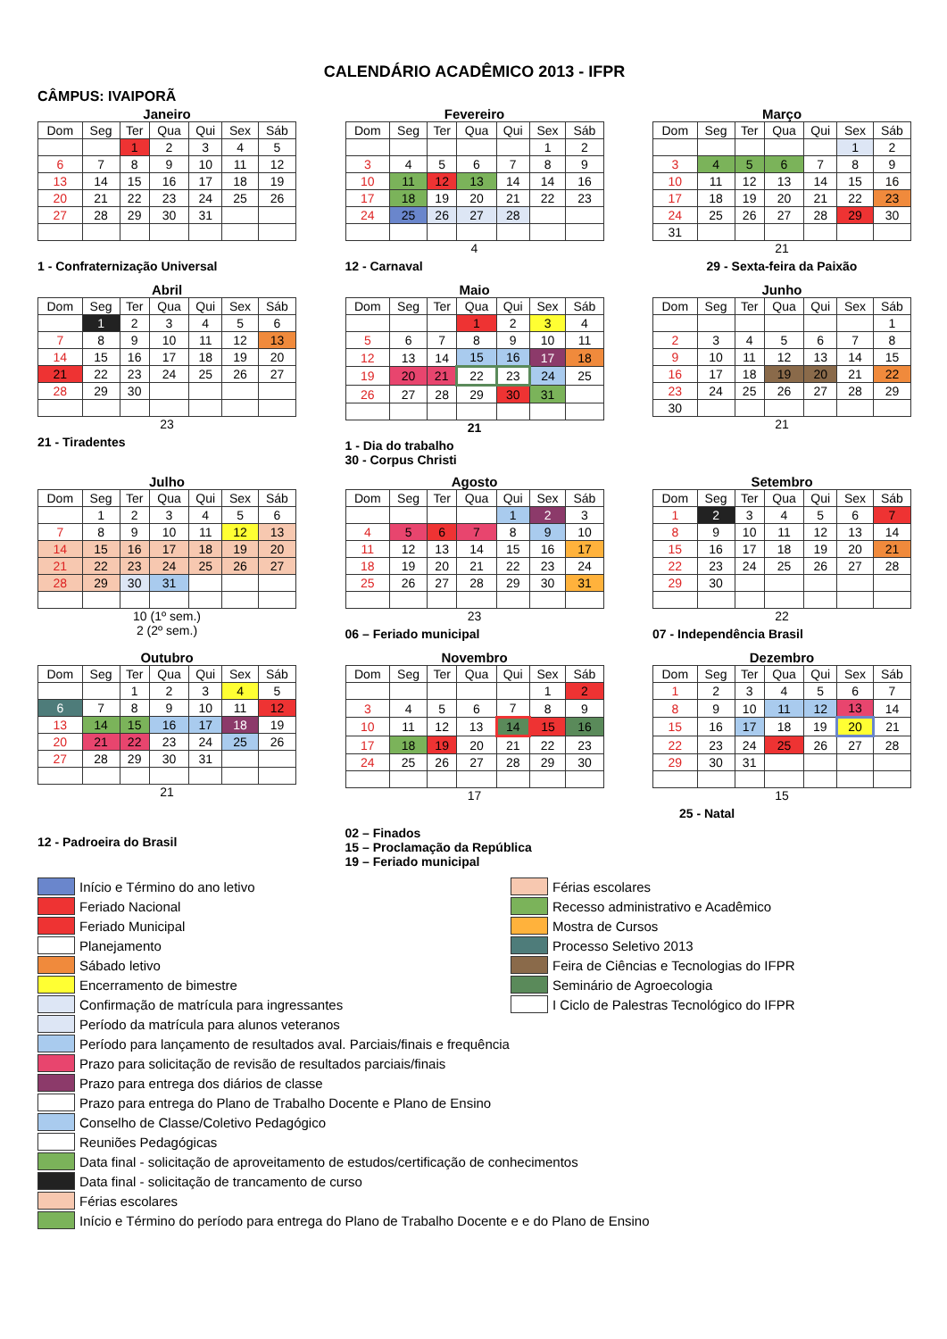CALENDÁRIO ACADÊMICO 2013 - IFPR
CÂMPUS: IVAIPORÃ
Janeiro
| Dom | Seg | Ter | Qua | Qui | Sex | Sáb |
| --- | --- | --- | --- | --- | --- | --- |
| | | 1 | 2 | 3 | 4 | 5 |
| 6 | 7 | 8 | 9 | 10 | 11 | 12 |
| 13 | 14 | 15 | 16 | 17 | 18 | 19 |
| 20 | 21 | 22 | 23 | 24 | 25 | 26 |
| 27 | 28 | 29 | 30 | 31 | | |
1 - Confraternização Universal
Fevereiro
| Dom | Seg | Ter | Qua | Qui | Sex | Sáb |
| --- | --- | --- | --- | --- | --- | --- |
| | | | | | 1 | 2 |
| 3 | 4 | 5 | 6 | 7 | 8 | 9 |
| 10 | 11 | 12 | 13 | 14 | 14 | 16 |
| 17 | 18 | 19 | 20 | 21 | 22 | 23 |
| 24 | 25 | 26 | 27 | 28 | | |
4
12 - Carnaval
Março
| Dom | Seg | Ter | Qua | Qui | Sex | Sáb |
| --- | --- | --- | --- | --- | --- | --- |
| | | | | | 1 | 2 |
| 3 | 4 | 5 | 6 | 7 | 8 | 9 |
| 10 | 11 | 12 | 13 | 14 | 15 | 16 |
| 17 | 18 | 19 | 20 | 21 | 22 | 23 |
| 24 | 25 | 26 | 27 | 28 | 29 | 30 |
| 31 | | | | | | |
21
29 - Sexta-feira da Paixão
Abril
| Dom | Seg | Ter | Qua | Qui | Sex | Sáb |
| --- | --- | --- | --- | --- | --- | --- |
| | 1 | 2 | 3 | 4 | 5 | 6 |
| 7 | 8 | 9 | 10 | 11 | 12 | 13 |
| 14 | 15 | 16 | 17 | 18 | 19 | 20 |
| 21 | 22 | 23 | 24 | 25 | 26 | 27 |
| 28 | 29 | 30 | | | | |
23
21 - Tiradentes
Maio
| Dom | Seg | Ter | Qua | Qui | Sex | Sáb |
| --- | --- | --- | --- | --- | --- | --- |
| | | | 1 | 2 | 3 | 4 |
| 5 | 6 | 7 | 8 | 9 | 10 | 11 |
| 12 | 13 | 14 | 15 | 16 | 17 | 18 |
| 19 | 20 | 21 | 22 | 23 | 24 | 25 |
| 26 | 27 | 28 | 29 | 30 | 31 | |
21
1 - Dia do trabalho
30 - Corpus Christi
Junho
| Dom | Seg | Ter | Qua | Qui | Sex | Sáb |
| --- | --- | --- | --- | --- | --- | --- |
| | | | | | | 1 |
| 2 | 3 | 4 | 5 | 6 | 7 | 8 |
| 9 | 10 | 11 | 12 | 13 | 14 | 15 |
| 16 | 17 | 18 | 19 | 20 | 21 | 22 |
| 23 | 24 | 25 | 26 | 27 | 28 | 29 |
| 30 | | | | | | |
21
Julho
| Dom | Seg | Ter | Qua | Qui | Sex | Sáb |
| --- | --- | --- | --- | --- | --- | --- |
| | 1 | 2 | 3 | 4 | 5 | 6 |
| 7 | 8 | 9 | 10 | 11 | 12 | 13 |
| 14 | 15 | 16 | 17 | 18 | 19 | 20 |
| 21 | 22 | 23 | 24 | 25 | 26 | 27 |
| 28 | 29 | 30 | 31 | | | |
10 (1º sem.)
2 (2º sem.)
Agosto
| Dom | Seg | Ter | Qua | Qui | Sex | Sáb |
| --- | --- | --- | --- | --- | --- | --- |
| | | | | 1 | 2 | 3 |
| 4 | 5 | 6 | 7 | 8 | 9 | 10 |
| 11 | 12 | 13 | 14 | 15 | 16 | 17 |
| 18 | 19 | 20 | 21 | 22 | 23 | 24 |
| 25 | 26 | 27 | 28 | 29 | 30 | 31 |
23
06 – Feriado municipal
Setembro
| Dom | Seg | Ter | Qua | Qui | Sex | Sáb |
| --- | --- | --- | --- | --- | --- | --- |
| 1 | 2 | 3 | 4 | 5 | 6 | 7 |
| 8 | 9 | 10 | 11 | 12 | 13 | 14 |
| 15 | 16 | 17 | 18 | 19 | 20 | 21 |
| 22 | 23 | 24 | 25 | 26 | 27 | 28 |
| 29 | 30 | | | | | |
22
07 - Independência Brasil
Outubro
| Dom | Seg | Ter | Qua | Qui | Sex | Sáb |
| --- | --- | --- | --- | --- | --- | --- |
| | | 1 | 2 | 3 | 4 | 5 |
| 6 | 7 | 8 | 9 | 10 | 11 | 12 |
| 13 | 14 | 15 | 16 | 17 | 18 | 19 |
| 20 | 21 | 22 | 23 | 24 | 25 | 26 |
| 27 | 28 | 29 | 30 | 31 | | |
21
12 - Padroeira do Brasil
Novembro
| Dom | Seg | Ter | Qua | Qui | Sex | Sáb |
| --- | --- | --- | --- | --- | --- | --- |
| | | | | | 1 | 2 |
| 3 | 4 | 5 | 6 | 7 | 8 | 9 |
| 10 | 11 | 12 | 13 | 14 | 15 | 16 |
| 17 | 18 | 19 | 20 | 21 | 22 | 23 |
| 24 | 25 | 26 | 27 | 28 | 29 | 30 |
17
02 – Finados
15 – Proclamação da República
19 – Feriado municipal
Dezembro
| Dom | Seg | Ter | Qua | Qui | Sex | Sáb |
| --- | --- | --- | --- | --- | --- | --- |
| 1 | 2 | 3 | 4 | 5 | 6 | 7 |
| 8 | 9 | 10 | 11 | 12 | 13 | 14 |
| 15 | 16 | 17 | 18 | 19 | 20 | 21 |
| 22 | 23 | 24 | 25 | 26 | 27 | 28 |
| 29 | 30 | 31 | | | | |
15
25 - Natal
Início e Término do ano letivo
Feriado Nacional
Feriado Municipal
Planejamento
Sábado letivo
Encerramento de bimestre
Confirmação de matrícula para ingressantes
Período da matrícula para alunos veteranos
Período para lançamento de resultados aval. Parciais/finais e frequência
Prazo para solicitação de revisão de resultados parciais/finais
Prazo para entrega dos diários de classe
Prazo para entrega do Plano de Trabalho Docente e Plano de Ensino
Conselho de Classe/Coletivo Pedagógico
Reuniões Pedagógicas
Data final - solicitação de aproveitamento de estudos/certificação de conhecimentos
Data final - solicitação de trancamento de curso
Férias escolares
Início e Término do período para entrega do Plano de Trabalho Docente e e do Plano de Ensino
Férias escolares
Recesso administrativo e Acadêmico
Mostra de Cursos
Processo Seletivo 2013
Feira de Ciências e Tecnologias do IFPR
Seminário de Agroecologia
I Ciclo de Palestras Tecnológico do IFPR